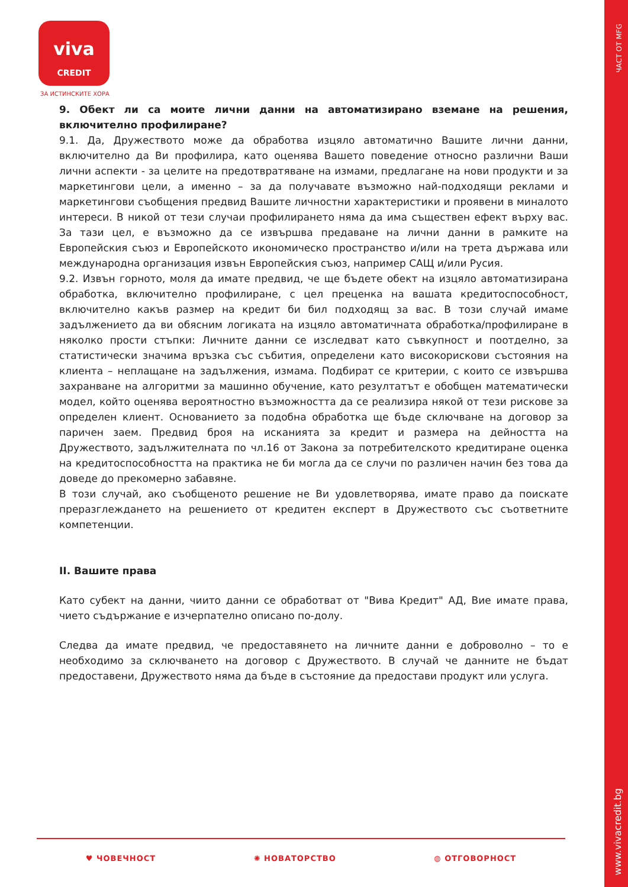ЧАСТ ОТ MFG
www.vivacredit.bg
viva
CREDIT
ЗА ИСТИНСКИТЕ ХОРА
9. Обект ли са моите лични данни на автоматизирано вземане на решения, включително профилиране?
9.1. Да, Дружеството може да обработва изцяло автоматично Вашите лични данни, включително да Ви профилира, като оценява Вашето поведение относно различни Ваши лични аспекти - за целите на предотвратяване на измами, предлагане на нови продукти и за маркетингови цели, а именно – за да получавате възможно най-подходящи реклами и маркетингови съобщения предвид Вашите личностни характеристики и проявени в миналото интереси. В никой от тези случаи профилирането няма да има съществен ефект върху вас. За тази цел, е възможно да се извършва предаване на лични данни в рамките на Европейския съюз и Европейското икономическо пространство и/или на трета държава или международна организация извън Европейския съюз, например САЩ и/или Русия.
9.2. Извън горното, моля да имате предвид, че ще бъдете обект на изцяло автоматизирана обработка, включително профилиране, с цел преценка на вашата кредитоспособност, включително какъв размер на кредит би бил подходящ за вас. В този случай имаме задължението да ви обясним логиката на изцяло автоматичната обработка/профилиране в няколко прости стъпки: Личните данни се изследват като съвкупност и поотделно, за статистически значима връзка със събития, определени като високорискови състояния на клиента – неплащане на задължения, измама. Подбират се критерии, с които се извършва захранване на алгоритми за машинно обучение, като резултатът е обобщен математически модел, който оценява вероятностно възможността да се реализира някой от тези рискове за определен клиент. Основанието за подобна обработка ще бъде сключване на договор за паричен заем. Предвид броя на исканията за кредит и размера на дейността на Дружеството, задължителната по чл.16 от Закона за потребителското кредитиране оценка на кредитоспособността на практика не би могла да се случи по различен начин без това да доведе до прекомерно забавяне.
В този случай, ако съобщеното решение не Ви удовлетворява, имате право да поискате преразглеждането на решението от кредитен експерт в Дружеството със съответните компетенции.
II. Вашите права
Като субект на данни, чиито данни се обработват от "Вива Кредит" АД, Вие имате права, чието съдържание е изчерпателно описано по-долу.
Следва да имате предвид, че предоставянето на личните данни е доброволно – то е необходимо за сключването на договор с Дружеството. В случай че данните не бъдат предоставени, Дружеството няма да бъде в състояние да предостави продукт или услуга.
♥ ЧОВЕЧНОСТ ✺ НОВАТОРСТВО ◍ ОТГОВОРНОСТ